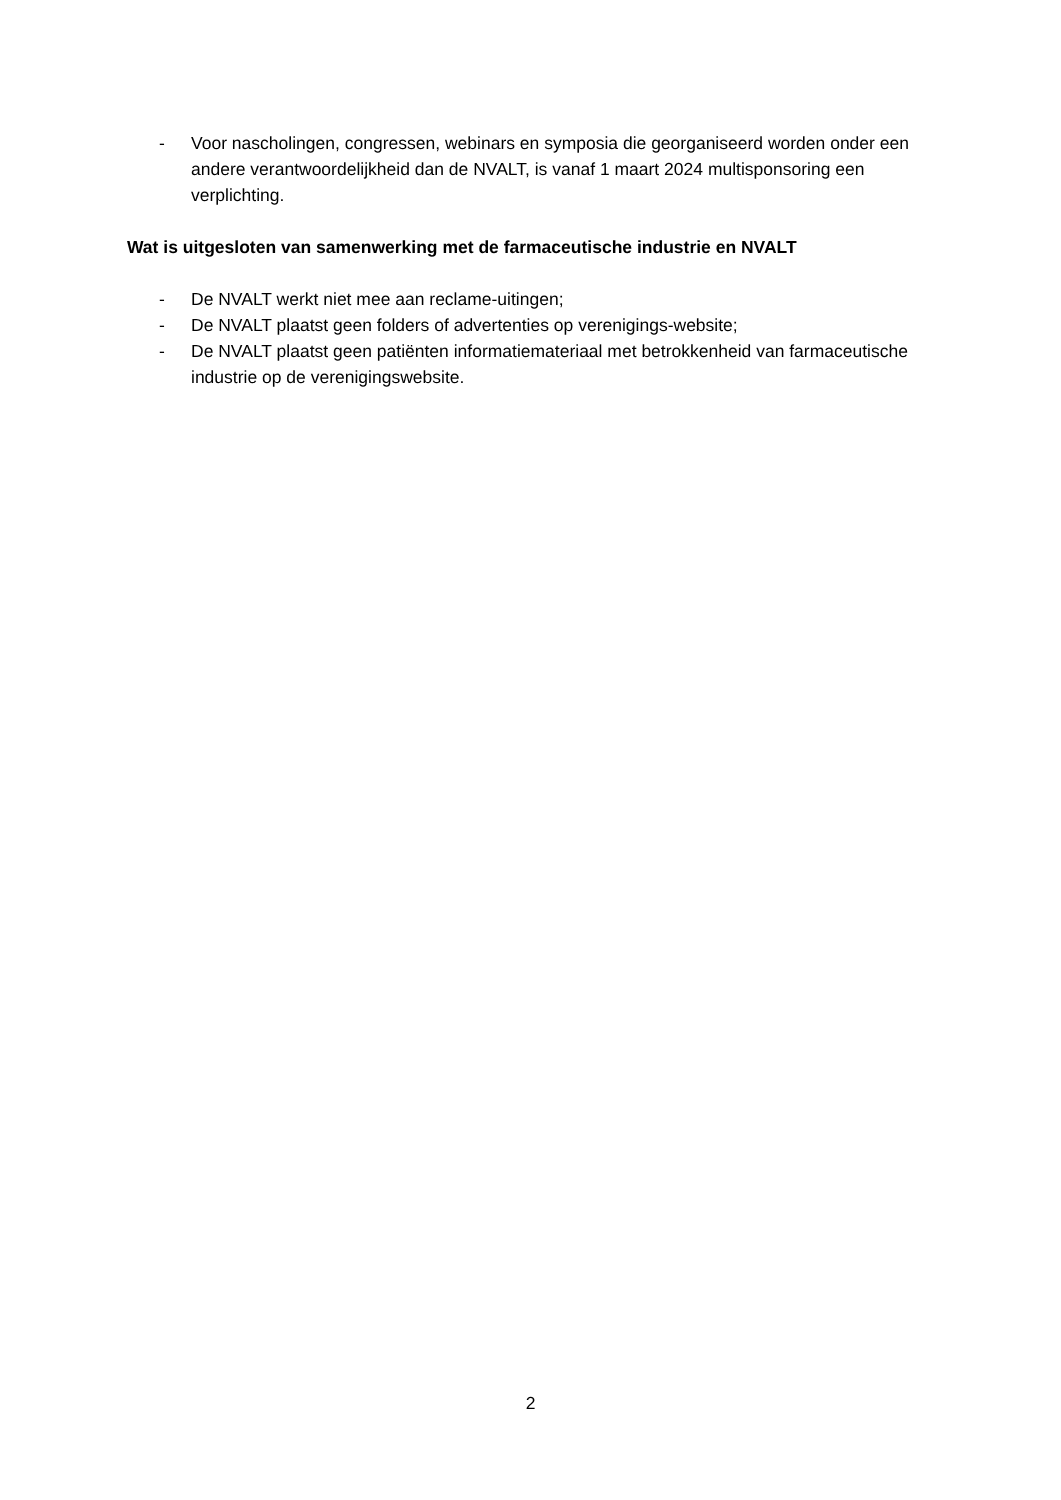- Voor nascholingen, congressen, webinars en symposia die georganiseerd worden onder een andere verantwoordelijkheid dan de NVALT, is vanaf 1 maart 2024 multisponsoring een verplichting.
Wat is uitgesloten van samenwerking met de farmaceutische industrie en NVALT
- De NVALT werkt niet mee aan reclame-uitingen;
- De NVALT plaatst geen folders of advertenties op verenigings-website;
- De NVALT plaatst geen patiënten informatiemateriaal met betrokkenheid van farmaceutische industrie op de verenigingswebsite.
2